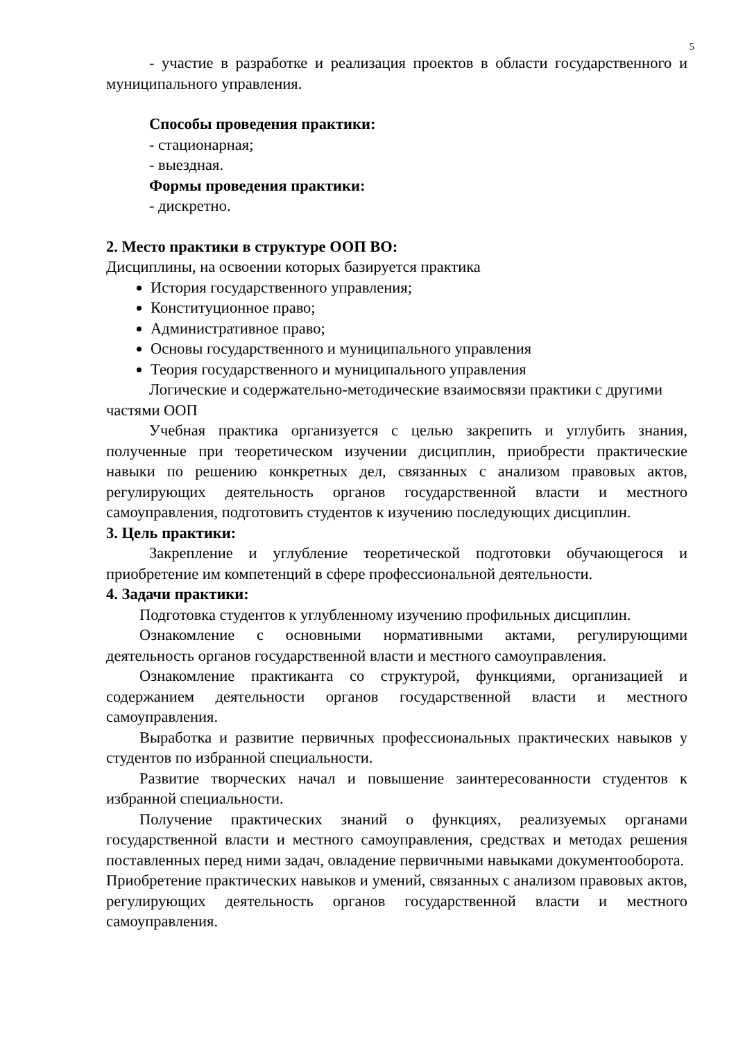5
- участие в разработке и реализация проектов в области государственного и муниципального управления.
Способы проведения практики:
- стационарная;
- выездная.
Формы проведения практики:
- дискретно.
2. Место практики в структуре ООП ВО:
Дисциплины, на освоении которых базируется практика
История государственного управления;
Конституционное право;
Административное право;
Основы государственного и муниципального управления
Теория государственного и муниципального управления
Логические и содержательно-методические взаимосвязи практики с другими частями ООП
Учебная практика организуется с целью закрепить и углубить знания, полученные при теоретическом изучении дисциплин, приобрести практические навыки по решению конкретных дел, связанных с анализом правовых актов, регулирующих деятельность органов государственной власти и местного самоуправления, подготовить студентов к изучению последующих дисциплин.
3. Цель практики:
Закрепление и углубление теоретической подготовки обучающегося и приобретение им компетенций в сфере профессиональной деятельности.
4. Задачи практики:
Подготовка студентов к углубленному изучению профильных дисциплин.
Ознакомление с основными нормативными актами, регулирующими деятельность органов государственной власти и местного самоуправления.
Ознакомление практиканта со структурой, функциями, организацией и содержанием деятельности органов государственной власти и местного самоуправления.
Выработка и развитие первичных профессиональных практических навыков у студентов по избранной специальности.
Развитие творческих начал и повышение заинтересованности студентов к избранной специальности.
Получение практических знаний о функциях, реализуемых органами государственной власти и местного самоуправления, средствах и методах решения поставленных перед ними задач, овладение первичными навыками документооборота.
Приобретение практических навыков и умений, связанных с анализом правовых актов, регулирующих деятельность органов государственной власти и местного самоуправления.